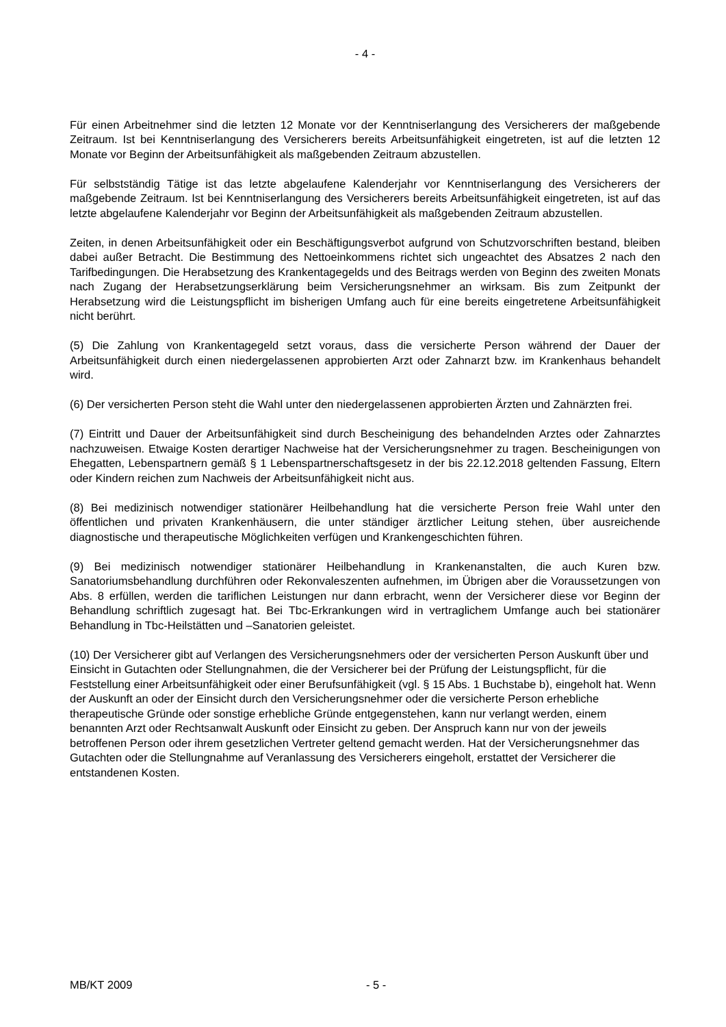- 4 -
Für einen Arbeitnehmer sind die letzten 12 Monate vor der Kenntniserlangung des Versicherers der maßgebende Zeitraum. Ist bei Kenntniserlangung des Versicherers bereits Arbeitsunfähigkeit eingetreten, ist auf die letzten 12 Monate vor Beginn der Arbeitsunfähigkeit als maßgebenden Zeitraum abzustellen.
Für selbstständig Tätige ist das letzte abgelaufene Kalenderjahr vor Kenntniserlangung des Versicherers der maßgebende Zeitraum. Ist bei Kenntniserlangung des Versicherers bereits Arbeitsunfähigkeit eingetreten, ist auf das letzte abgelaufene Kalenderjahr vor Beginn der Arbeitsunfähigkeit als maßgebenden Zeitraum abzustellen.
Zeiten, in denen Arbeitsunfähigkeit oder ein Beschäftigungsverbot aufgrund von Schutzvorschriften bestand, bleiben dabei außer Betracht. Die Bestimmung des Nettoeinkommens richtet sich ungeachtet des Absatzes 2 nach den Tarifbedingungen. Die Herabsetzung des Krankentagegelds und des Beitrags werden von Beginn des zweiten Monats nach Zugang der Herabsetzungserklärung beim Versicherungsnehmer an wirksam. Bis zum Zeitpunkt der Herabsetzung wird die Leistungspflicht im bisherigen Umfang auch für eine bereits eingetretene Arbeitsunfähigkeit nicht berührt.
(5) Die Zahlung von Krankentagegeld setzt voraus, dass die versicherte Person während der Dauer der Arbeitsunfähigkeit durch einen niedergelassenen approbierten Arzt oder Zahnarzt bzw. im Krankenhaus behandelt wird.
(6) Der versicherten Person steht die Wahl unter den niedergelassenen approbierten Ärzten und Zahnärzten frei.
(7) Eintritt und Dauer der Arbeitsunfähigkeit sind durch Bescheinigung des behandelnden Arztes oder Zahnarztes nachzuweisen. Etwaige Kosten derartiger Nachweise hat der Versicherungsnehmer zu tragen. Bescheinigungen von Ehegatten, Lebenspartnern gemäß § 1 Lebenspartnerschaftsgesetz in der bis 22.12.2018 geltenden Fassung, Eltern oder Kindern reichen zum Nachweis der Arbeitsunfähigkeit nicht aus.
(8) Bei medizinisch notwendiger stationärer Heilbehandlung hat die versicherte Person freie Wahl unter den öffentlichen und privaten Krankenhäusern, die unter ständiger ärztlicher Leitung stehen, über ausreichende diagnostische und therapeutische Möglichkeiten verfügen und Krankengeschichten führen.
(9) Bei medizinisch notwendiger stationärer Heilbehandlung in Krankenanstalten, die auch Kuren bzw. Sanatoriumsbehandlung durchführen oder Rekonvaleszenten aufnehmen, im Übrigen aber die Voraussetzungen von Abs. 8 erfüllen, werden die tariflichen Leistungen nur dann erbracht, wenn der Versicherer diese vor Beginn der Behandlung schriftlich zugesagt hat. Bei Tbc-Erkrankungen wird in vertraglichem Umfange auch bei stationärer Behandlung in Tbc-Heilstätten und –Sanatorien geleistet.
(10) Der Versicherer gibt auf Verlangen des Versicherungsnehmers oder der versicherten Person Auskunft über und Einsicht in Gutachten oder Stellungnahmen, die der Versicherer bei der Prüfung der Leistungspflicht, für die Feststellung einer Arbeitsunfähigkeit oder einer Berufsunfähigkeit (vgl. § 15 Abs. 1 Buchstabe b), eingeholt hat. Wenn der Auskunft an oder der Einsicht durch den Versicherungsnehmer oder die versicherte Person erhebliche therapeutische Gründe oder sonstige erhebliche Gründe entgegenstehen, kann nur verlangt werden, einem benannten Arzt oder Rechtsanwalt Auskunft oder Einsicht zu geben. Der Anspruch kann nur von der jeweils betroffenen Person oder ihrem gesetzlichen Vertreter geltend gemacht werden. Hat der Versicherungsnehmer das Gutachten oder die Stellungnahme auf Veranlassung des Versicherers eingeholt, erstattet der Versicherer die entstandenen Kosten.
MB/KT 2009 - 5 -